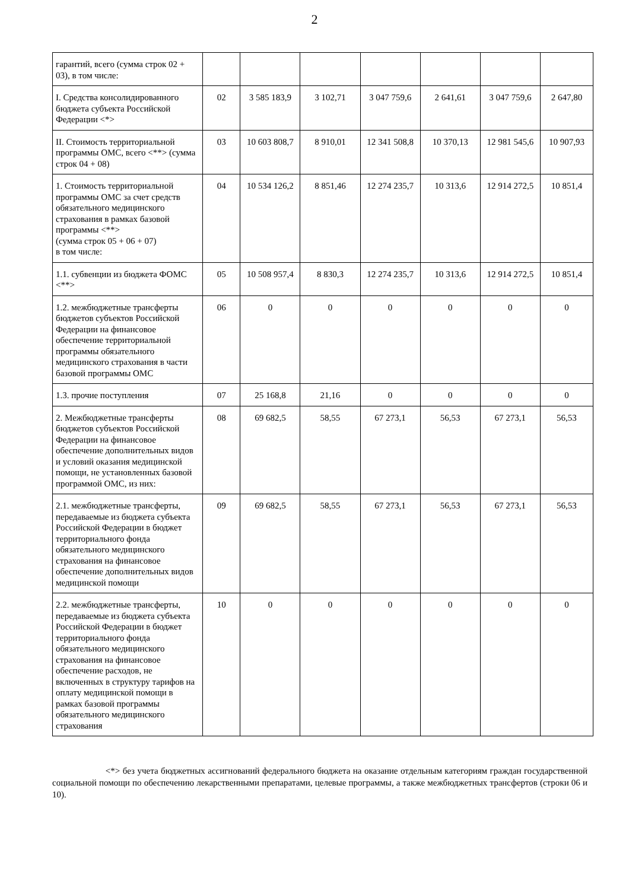2
| гарантий, всего (сумма строк 02 + 03), в том числе: | | | | | | | |
| I. Средства консолидированного бюджета субъекта Российской Федерации <*> | 02 | 3 585 183,9 | 3 102,71 | 3 047 759,6 | 2 641,61 | 3 047 759,6 | 2 647,80 |
| II. Стоимость территориальной программы ОМС, всего <**> (сумма строк 04 + 08) | 03 | 10 603 808,7 | 8 910,01 | 12 341 508,8 | 10 370,13 | 12 981 545,6 | 10 907,93 |
| 1. Стоимость территориальной программы ОМС за счет средств обязательного медицинского страхования в рамках базовой программы <**> (сумма строк 05 + 06 + 07) в том числе: | 04 | 10 534 126,2 | 8 851,46 | 12 274 235,7 | 10 313,6 | 12 914 272,5 | 10 851,4 |
| 1.1. субвенции из бюджета ФОМС <**> | 05 | 10 508 957,4 | 8 830,3 | 12 274 235,7 | 10 313,6 | 12 914 272,5 | 10 851,4 |
| 1.2. межбюджетные трансферты бюджетов субъектов Российской Федерации на финансовое обеспечение территориальной программы обязательного медицинского страхования в части базовой программы ОМС | 06 | 0 | 0 | 0 | 0 | 0 | 0 |
| 1.3. прочие поступления | 07 | 25 168,8 | 21,16 | 0 | 0 | 0 | 0 |
| 2. Межбюджетные трансферты бюджетов субъектов Российской Федерации на финансовое обеспечение дополнительных видов и условий оказания медицинской помощи, не установленных базовой программой ОМС, из них: | 08 | 69 682,5 | 58,55 | 67 273,1 | 56,53 | 67 273,1 | 56,53 |
| 2.1. межбюджетные трансферты, передаваемые из бюджета субъекта Российской Федерации в бюджет территориального фонда обязательного медицинского страхования на финансовое обеспечение дополнительных видов медицинской помощи | 09 | 69 682,5 | 58,55 | 67 273,1 | 56,53 | 67 273,1 | 56,53 |
| 2.2. межбюджетные трансферты, передаваемые из бюджета субъекта Российской Федерации в бюджет территориального фонда обязательного медицинского страхования на финансовое обеспечение расходов, не включенных в структуру тарифов на оплату медицинской помощи в рамках базовой программы обязательного медицинского страхования | 10 | 0 | 0 | 0 | 0 | 0 | 0 |
<*> без учета бюджетных ассигнований федерального бюджета на оказание отдельным категориям граждан государственной социальной помощи по обеспечению лекарственными препаратами, целевые программы, а также межбюджетных трансфертов (строки 06 и 10).